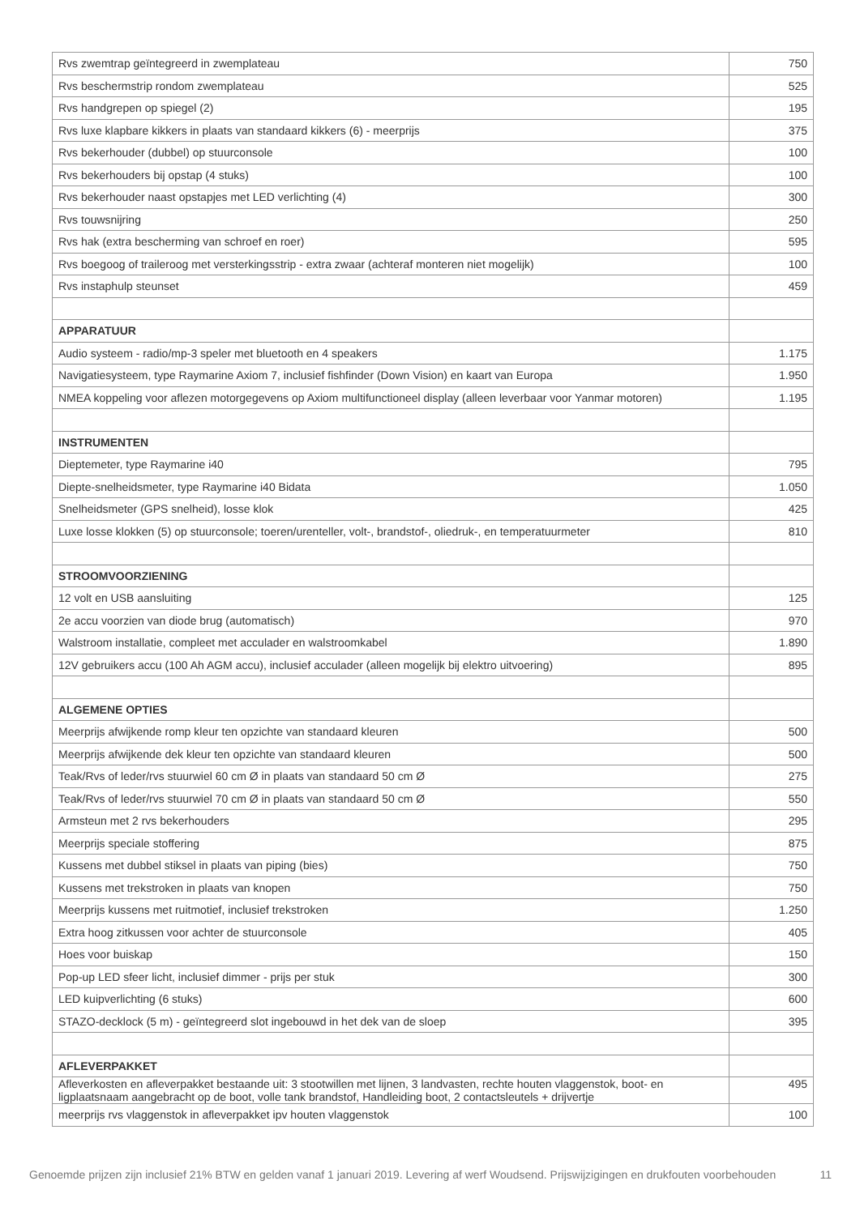| Rvs zwemtrap geïntegreerd in zwemplateau | 750 |
| Rvs beschermstrip rondom zwemplateau | 525 |
| Rvs handgrepen op spiegel (2) | 195 |
| Rvs luxe klapbare kikkers in plaats van standaard kikkers (6) - meerprijs | 375 |
| Rvs bekerhouder (dubbel) op stuurconsole | 100 |
| Rvs bekerhouders bij opstap (4 stuks) | 100 |
| Rvs bekerhouder naast opstapjes met LED verlichting (4) | 300 |
| Rvs touwsnijring | 250 |
| Rvs hak (extra bescherming van schroef en roer) | 595 |
| Rvs boegoog of traileroog met versterkingsstrip - extra zwaar (achteraf monteren niet mogelijk) | 100 |
| Rvs instaphulp steunset | 459 |
| APPARATUUR | |
| Audio systeem - radio/mp-3 speler met bluetooth en 4 speakers | 1.175 |
| Navigatiesysteem, type Raymarine Axiom 7, inclusief fishfinder (Down Vision) en kaart van Europa | 1.950 |
| NMEA koppeling voor aflezen motorgegevens op Axiom multifunctioneel display (alleen leverbaar voor Yanmar motoren) | 1.195 |
| INSTRUMENTEN | |
| Dieptemeter, type Raymarine i40 | 795 |
| Diepte-snelheidsmeter, type Raymarine i40 Bidata | 1.050 |
| Snelheidsmeter (GPS snelheid), losse klok | 425 |
| Luxe losse klokken (5) op stuurconsole; toeren/urenteller, volt-, brandstof-, oliedruk-, en temperatuurmeter | 810 |
| STROOMVOORZIENING | |
| 12 volt en USB aansluiting | 125 |
| 2e accu voorzien van diode brug (automatisch) | 970 |
| Walstroom installatie, compleet met acculader en walstroomkabel | 1.890 |
| 12V gebruikers accu (100 Ah AGM accu), inclusief acculader (alleen mogelijk bij elektro uitvoering) | 895 |
| ALGEMENE OPTIES | |
| Meerprijs afwijkende romp kleur ten opzichte van standaard kleuren | 500 |
| Meerprijs afwijkende dek kleur ten opzichte van standaard kleuren | 500 |
| Teak/Rvs of leder/rvs stuurwiel 60 cm Ø in plaats van standaard 50 cm Ø | 275 |
| Teak/Rvs of leder/rvs stuurwiel 70 cm Ø in plaats van standaard 50 cm Ø | 550 |
| Armsteun met 2 rvs bekerhouders | 295 |
| Meerprijs speciale stoffering | 875 |
| Kussens met dubbel stiksel in plaats van piping (bies) | 750 |
| Kussens met trekstroken in plaats van knopen | 750 |
| Meerprijs kussens met ruitmotief, inclusief trekstroken | 1.250 |
| Extra hoog zitkussen voor achter de stuurconsole | 405 |
| Hoes voor buiskap | 150 |
| Pop-up LED sfeer licht, inclusief dimmer - prijs per stuk | 300 |
| LED kuipverlichting (6 stuks) | 600 |
| STAZO-decklock (5 m) - geïntegreerd slot ingebouwd in het dek van de sloep | 395 |
| AFLEVERPAKKET | |
| Afleverkosten en afleverpakket bestaande uit: 3 stootwillen met lijnen, 3 landvasten, rechte houten vlaggenstok, boot- en ligplaatsnaam aangebracht op de boot, volle tank brandstof, Handleiding boot, 2 contactsleutels + drijvertje | 495 |
| meerprijs rvs vlaggenstok in afleverpakket ipv houten vlaggenstok | 100 |
Genoemde prijzen zijn inclusief 21% BTW en gelden vanaf 1 januari 2019. Levering af werf Woudsend. Prijswijzigingen en drukfouten voorbehouden 11